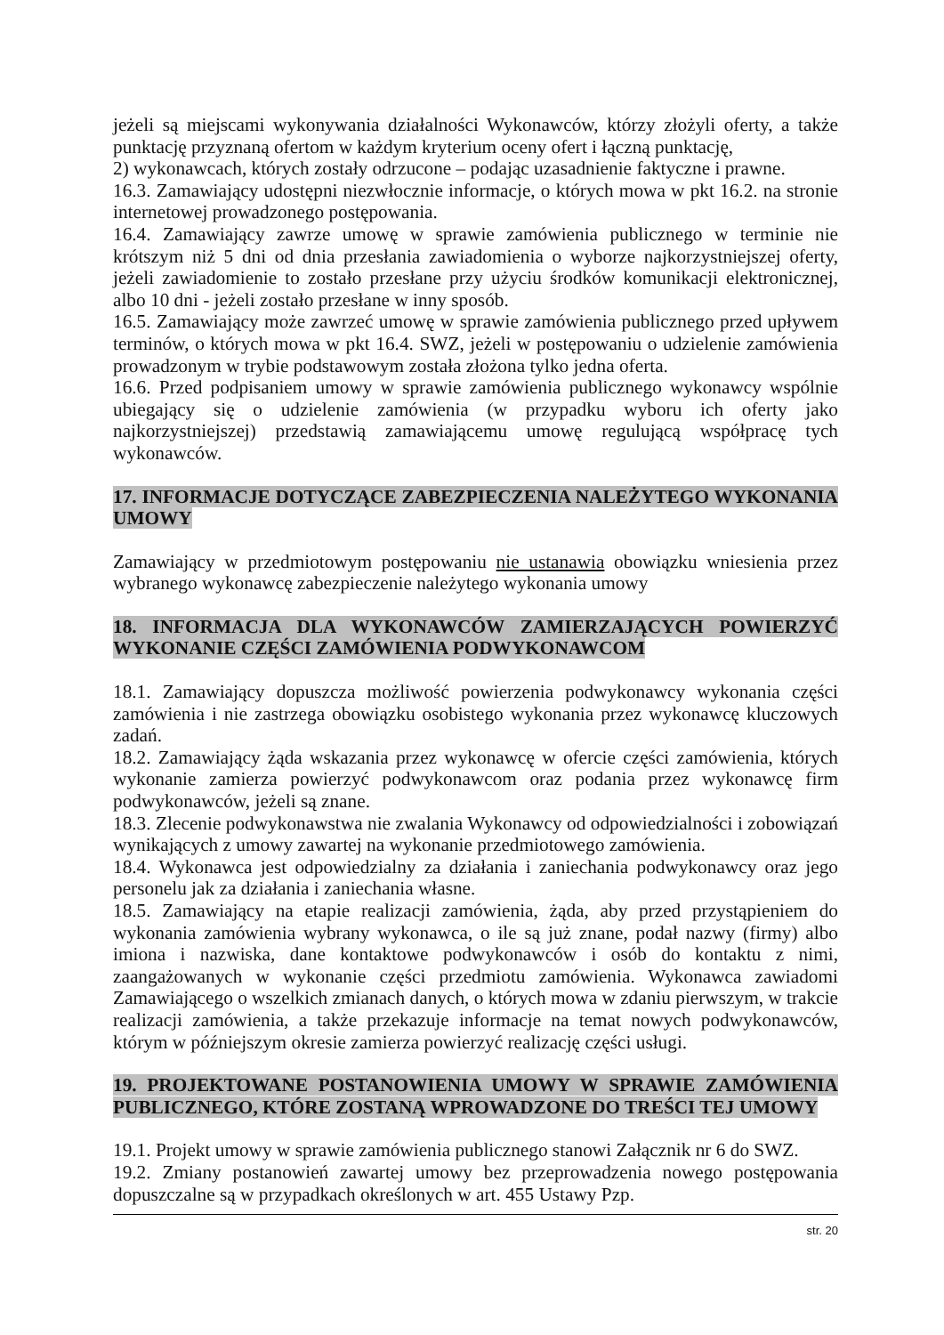jeżeli są miejscami wykonywania działalności Wykonawców, którzy złożyli oferty, a także punktację przyznaną ofertom w każdym kryterium oceny ofert i łączną punktację,
2) wykonawcach, których zostały odrzucone – podając uzasadnienie faktyczne i prawne.
16.3. Zamawiający udostępni niezwłocznie informacje, o których mowa w pkt 16.2. na stronie internetowej prowadzonego postępowania.
16.4. Zamawiający zawrze umowę w sprawie zamówienia publicznego w terminie nie krótszym niż 5 dni od dnia przesłania zawiadomienia o wyborze najkorzystniejszej oferty, jeżeli zawiadomienie to zostało przesłane przy użyciu środków komunikacji elektronicznej, albo 10 dni - jeżeli zostało przesłane w inny sposób.
16.5. Zamawiający może zawrzeć umowę w sprawie zamówienia publicznego przed upływem terminów, o których mowa w pkt 16.4. SWZ, jeżeli w postępowaniu o udzielenie zamówienia prowadzonym w trybie podstawowym została złożona tylko jedna oferta.
16.6. Przed podpisaniem umowy w sprawie zamówienia publicznego wykonawcy wspólnie ubiegający się o udzielenie zamówienia (w przypadku wyboru ich oferty jako najkorzystniejszej) przedstawią zamawiającemu umowę regulującą współpracę tych wykonawców.
17. INFORMACJE DOTYCZĄCE ZABEZPIECZENIA NALEŻYTEGO WYKONANIA UMOWY
Zamawiający w przedmiotowym postępowaniu nie ustanawia obowiązku wniesienia przez wybranego wykonawcę zabezpieczenie należytego wykonania umowy
18. INFORMACJA DLA WYKONAWCÓW ZAMIERZAJĄCYCH POWIERZYĆ WYKONANIE CZĘŚCI ZAMÓWIENIA PODWYKONAWCOM
18.1. Zamawiający dopuszcza możliwość powierzenia podwykonawcy wykonania części zamówienia i nie zastrzega obowiązku osobistego wykonania przez wykonawcę kluczowych zadań.
18.2. Zamawiający żąda wskazania przez wykonawcę w ofercie części zamówienia, których wykonanie zamierza powierzyć podwykonawcom oraz podania przez wykonawcę firm podwykonawców, jeżeli są znane.
18.3. Zlecenie podwykonawstwa nie zwalania Wykonawcy od odpowiedzialności i zobowiązań wynikających z umowy zawartej na wykonanie przedmiotowego zamówienia.
18.4. Wykonawca jest odpowiedzialny za działania i zaniechania podwykonawcy oraz jego personelu jak za działania i zaniechania własne.
18.5. Zamawiający na etapie realizacji zamówienia, żąda, aby przed przystąpieniem do wykonania zamówienia wybrany wykonawca, o ile są już znane, podał nazwy (firmy) albo imiona i nazwiska, dane kontaktowe podwykonawców i osób do kontaktu z nimi, zaangażowanych w wykonanie części przedmiotu zamówienia. Wykonawca zawiadomi Zamawiającego o wszelkich zmianach danych, o których mowa w zdaniu pierwszym, w trakcie realizacji zamówienia, a także przekazuje informacje na temat nowych podwykonawców, którym w późniejszym okresie zamierza powierzyć realizację części usługi.
19. PROJEKTOWANE POSTANOWIENIA UMOWY W SPRAWIE ZAMÓWIENIA PUBLICZNEGO, KTÓRE ZOSTANĄ WPROWADZONE DO TREŚCI TEJ UMOWY
19.1. Projekt umowy w sprawie zamówienia publicznego stanowi Załącznik nr 6 do SWZ.
19.2. Zmiany postanowień zawartej umowy bez przeprowadzenia nowego postępowania dopuszczalne są w przypadkach określonych w art. 455 Ustawy Pzp.
str. 20